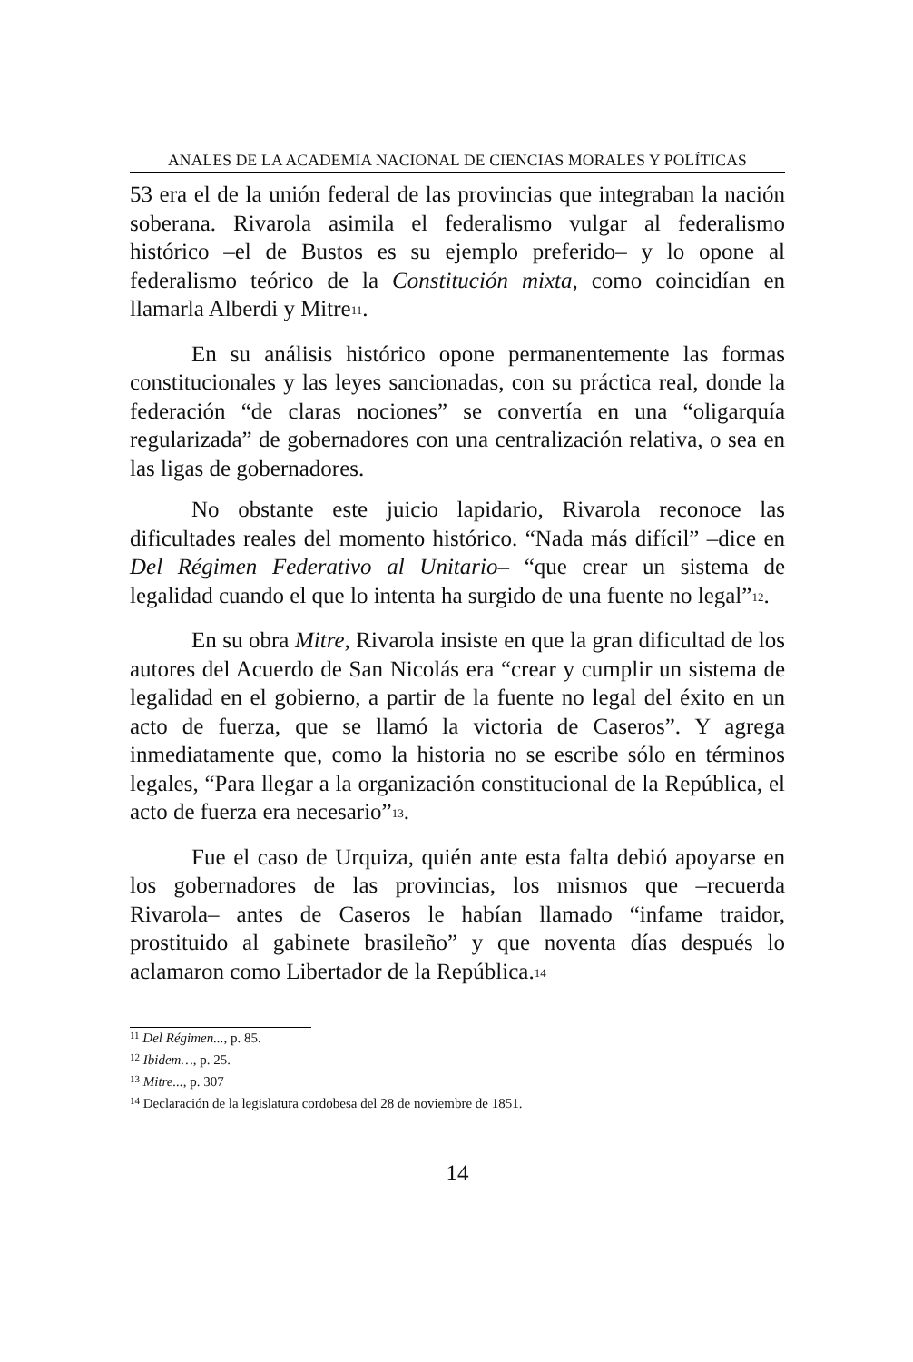ANALES DE LA ACADEMIA NACIONAL DE CIENCIAS MORALES Y POLÍTICAS
53 era el de la unión federal de las provincias que integraban la nación soberana. Rivarola asimila el federalismo vulgar al federalismo histórico –el de Bustos es su ejemplo preferido– y lo opone al federalismo teórico de la Constitución mixta, como coincidían en llamarla Alberdi y Mitre<sup>11</sup>.
En su análisis histórico opone permanentemente las formas constitucionales y las leyes sancionadas, con su práctica real, donde la federación “de claras nociones” se convertía en una “oligarquía regularizada” de gobernadores con una centralización relativa, o sea en las ligas de gobernadores.
No obstante este juicio lapidario, Rivarola reconoce las dificultades reales del momento histórico. “Nada más difícil” –dice en Del Régimen Federativo al Unitario– “que crear un sistema de legalidad cuando el que lo intenta ha surgido de una fuente no legal”<sup>12</sup>.
En su obra Mitre, Rivarola insiste en que la gran dificultad de los autores del Acuerdo de San Nicolás era “crear y cumplir un sistema de legalidad en el gobierno, a partir de la fuente no legal del éxito en un acto de fuerza, que se llamó la victoria de Caseros”. Y agrega inmediatamente que, como la historia no se escribe sólo en términos legales, “Para llegar a la organización constitucional de la República, el acto de fuerza era necesario”<sup>13</sup>.
Fue el caso de Urquiza, quién ante esta falta debió apoyarse en los gobernadores de las provincias, los mismos que –recuerda Rivarola– antes de Caseros le habían llamado “infame traidor, prostituido al gabinete brasileño” y que noventa días después lo aclamaron como Libertador de la República.<sup>14</sup>
<sup>11</sup> Del Régimen..., p. 85.
<sup>12</sup> Ibidem…, p. 25.
<sup>13</sup> Mitre..., p. 307
<sup>14</sup> Declaración de la legislatura cordobesa del 28 de noviembre de 1851.
14